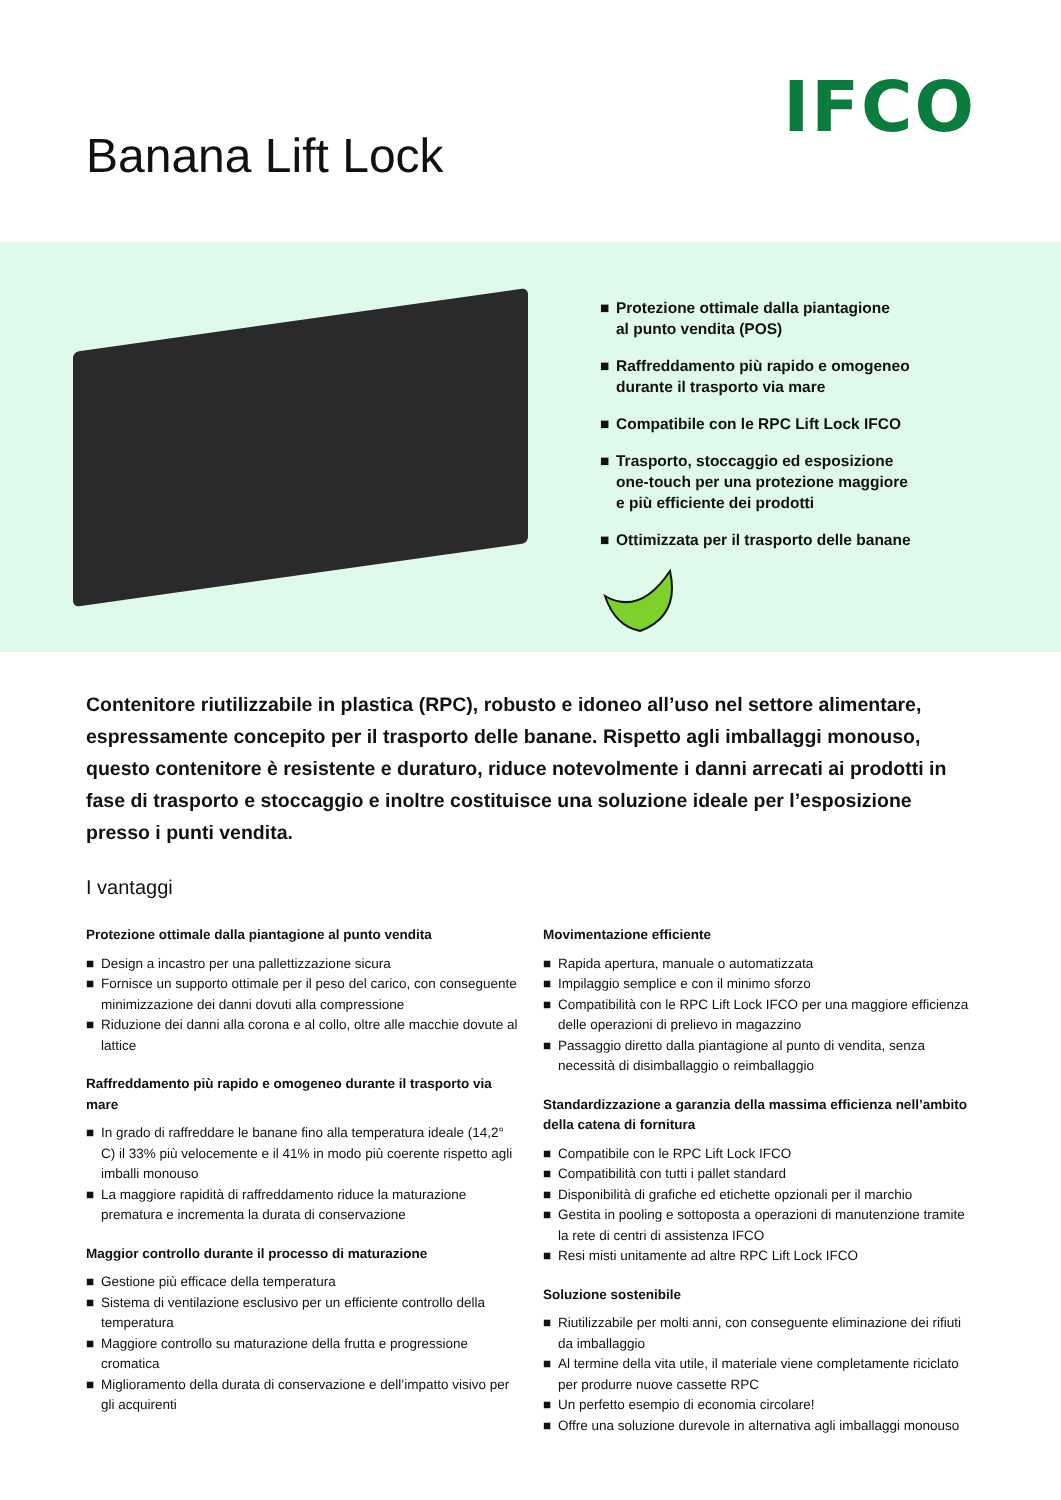IFCO
Banana Lift Lock
■ Protezione ottimale dalla piantagione
al punto vendita (POS)
■ Raffreddamento più rapido e omogeneo
durante il trasporto via mare
■ Compatibile con le RPC Lift Lock IFCO
■ Trasporto, stoccaggio ed esposizione
one-touch per una protezione maggiore
e più efficiente dei prodotti
■ Ottimizzata per il trasporto delle banane
Contenitore riutilizzabile in plastica (RPC), robusto e idoneo all’uso nel settore alimentare, espressamente concepito per il trasporto delle banane. Rispetto agli imballaggi monouso, questo contenitore è resistente e duraturo, riduce notevolmente i danni arrecati ai prodotti in fase di trasporto e stoccaggio e inoltre costituisce una soluzione ideale per l’esposizione presso i punti vendita.
I vantaggi
Protezione ottimale dalla piantagione al punto vendita
■ Design a incastro per una pallettizzazione sicura
■ Fornisce un supporto ottimale per il peso del carico, con conseguente minimizzazione dei danni dovuti alla compressione
■ Riduzione dei danni alla corona e al collo, oltre alle macchie dovute al lattice
Raffreddamento più rapido e omogeneo durante il trasporto via mare
■ In grado di raffreddare le banane fino alla temperatura ideale (14,2° C) il 33% più velocemente e il 41% in modo più coerente rispetto agli imballi monouso
■ La maggiore rapidità di raffreddamento riduce la maturazione prematura e incrementa la durata di conservazione
Maggior controllo durante il processo di maturazione
■ Gestione più efficace della temperatura
■ Sistema di ventilazione esclusivo per un efficiente controllo della temperatura
■ Maggiore controllo su maturazione della frutta e progressione cromatica
■ Miglioramento della durata di conservazione e dell’impatto visivo per gli acquirenti
Movimentazione efficiente
■ Rapida apertura, manuale o automatizzata
■ Impilaggio semplice e con il minimo sforzo
■ Compatibilità con le RPC Lift Lock IFCO per una maggiore efficienza delle operazioni di prelievo in magazzino
■ Passaggio diretto dalla piantagione al punto di vendita, senza necessità di disimballaggio o reimballaggio
Standardizzazione a garanzia della massima efficienza nell’ambito della catena di fornitura
■ Compatibile con le RPC Lift Lock IFCO
■ Compatibilità con tutti i pallet standard
■ Disponibilità di grafiche ed etichette opzionali per il marchio
■ Gestita in pooling e sottoposta a operazioni di manutenzione tramite la rete di centri di assistenza IFCO
■ Resi misti unitamente ad altre RPC Lift Lock IFCO
Soluzione sostenibile
■ Riutilizzabile per molti anni, con conseguente eliminazione dei rifiuti da imballaggio
■ Al termine della vita utile, il materiale viene completamente riciclato per produrre nuove cassette RPC
■ Un perfetto esempio di economia circolare!
■ Offre una soluzione durevole in alternativa agli imballaggi monouso